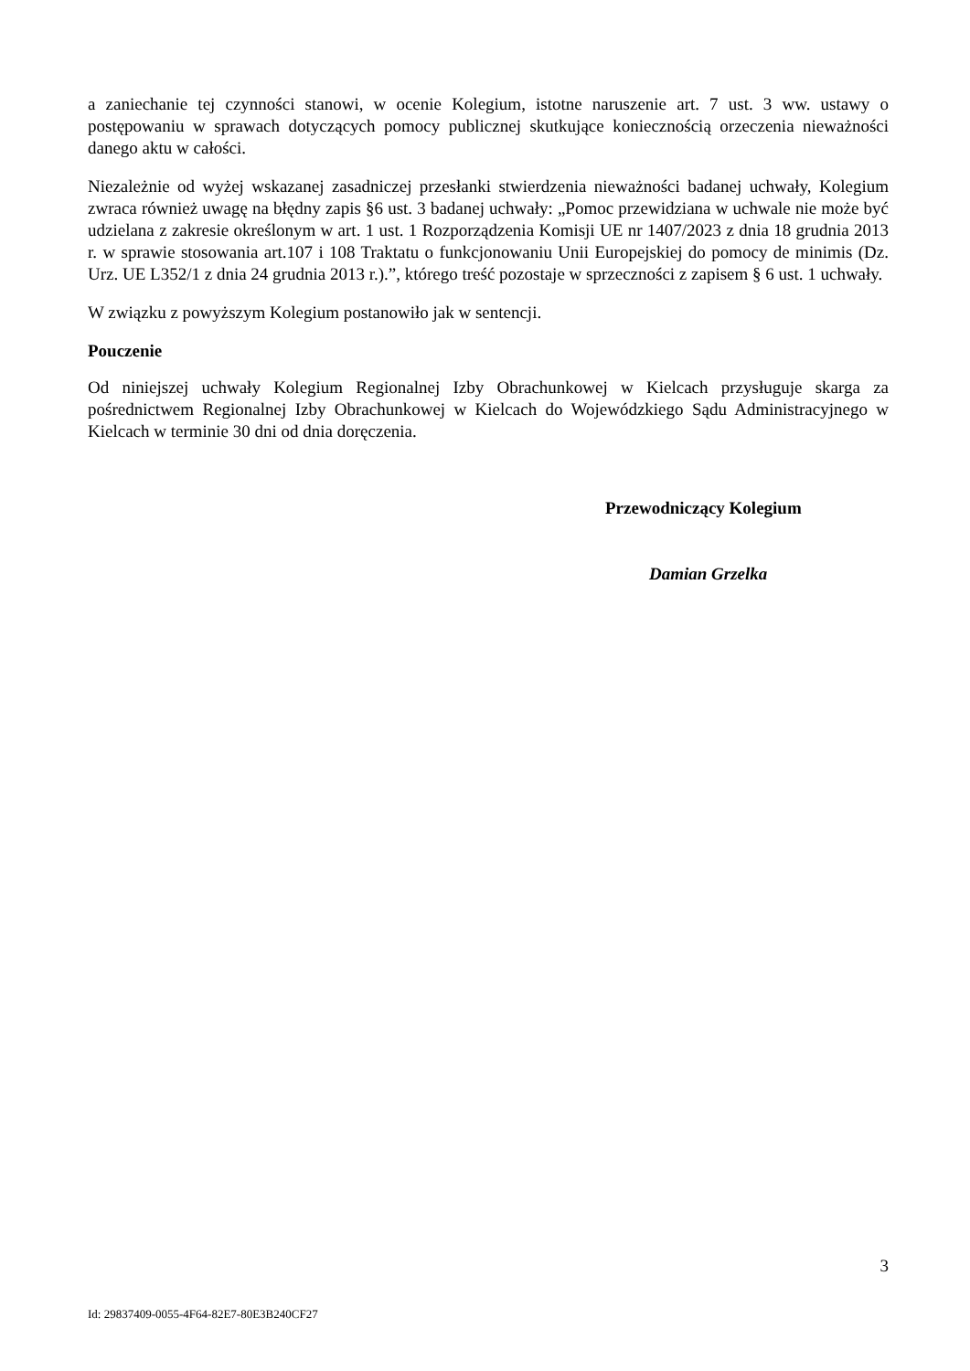a zaniechanie tej czynności stanowi, w ocenie Kolegium, istotne naruszenie art. 7 ust. 3 ww. ustawy o postępowaniu w sprawach dotyczących pomocy publicznej skutkujące koniecznością orzeczenia nieważności danego aktu w całości.
Niezależnie od wyżej wskazanej zasadniczej przesłanki stwierdzenia nieważności badanej uchwały, Kolegium zwraca również uwagę na błędny zapis §6 ust. 3 badanej uchwały: „Pomoc przewidziana w uchwale nie może być udzielana z zakresie określonym w art. 1 ust. 1 Rozporządzenia Komisji UE nr 1407/2023 z dnia 18 grudnia 2013 r. w sprawie stosowania art.107 i 108 Traktatu o funkcjonowaniu Unii Europejskiej do pomocy de minimis (Dz. Urz. UE L352/1 z dnia 24 grudnia 2013 r.).”, którego treść pozostaje w sprzeczności z zapisem § 6 ust. 1 uchwały.
W związku z powyższym Kolegium postanowiło jak w sentencji.
Pouczenie
Od niniejszej uchwały Kolegium Regionalnej Izby Obrachunkowej w Kielcach przysługuje skarga za pośrednictwem Regionalnej Izby Obrachunkowej w Kielcach do Wojewódzkiego Sądu Administracyjnego w Kielcach w terminie 30 dni od dnia doręczenia.
Przewodniczący Kolegium
Damian Grzelka
3
Id: 29837409-0055-4F64-82E7-80E3B240CF27